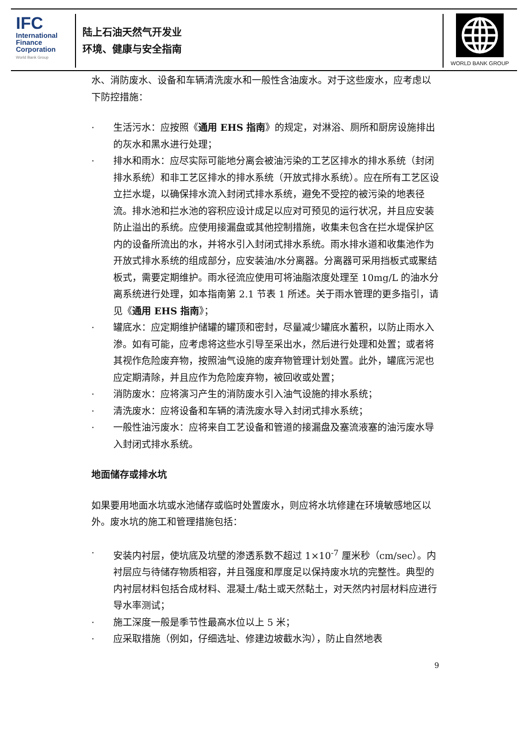IFC
International
Finance
Corporation
World Bank Group
陆上石油天然气开发业
环境、健康与安全指南
WORLD BANK GROUP
水、消防废水、设备和车辆清洗废水和一般性含油废水。对于这些废水，应考虑以下防控措施：
· 生活污水：应按照《通用 EHS 指南》的规定，对淋浴、厕所和厨房设施排出的灰水和黑水进行处理；
· 排水和雨水：应尽实际可能地分离会被油污染的工艺区排水的排水系统（封闭排水系统）和非工艺区排水的排水系统（开放式排水系统）。应在所有工艺区设立拦水堤，以确保排水流入封闭式排水系统，避免不受控的被污染的地表径流。排水池和拦水池的容积应设计成足以应对可预见的运行状况，并且应安装防止溢出的系统。应使用接漏盘或其他控制措施，收集未包含在拦水堤保护区内的设备所流出的水，并将水引入封闭式排水系统。雨水排水道和收集池作为开放式排水系统的组成部分，应安装油/水分离器。分离器可采用挡板式或聚结板式，需要定期维护。雨水径流应使用可将油脂浓度处理至 10mg/L 的油水分离系统进行处理，如本指南第 2.1 节表 1 所述。关于雨水管理的更多指引，请见《通用 EHS 指南》；
· 罐底水：应定期维护储罐的罐顶和密封，尽量减少罐底水蓄积，以防止雨水入渗。如有可能，应考虑将这些水引导至采出水，然后进行处理和处置；或者将其视作危险废弃物，按照油气设施的废弃物管理计划处置。此外，罐底污泥也应定期清除，并且应作为危险废弃物，被回收或处置；
· 消防废水：应将演习产生的消防废水引入油气设施的排水系统；
· 清洗废水：应将设备和车辆的清洗废水导入封闭式排水系统；
· 一般性油污废水：应将来自工艺设备和管道的接漏盘及塞流液塞的油污废水导入封闭式排水系统。
地面储存或排水坑
如果要用地面水坑或水池储存或临时处置废水，则应将水坑修建在环境敏感地区以外。废水坑的施工和管理措施包括：
· 安装内衬层，使坑底及坑壁的渗透系数不超过 1×10<sup>-7</sup> 厘米秒（cm/sec）。内衬层应与待储存物质相容，并且强度和厚度足以保持废水坑的完整性。典型的内衬层材料包括合成材料、混凝土/黏土或天然黏土，对天然内衬层材料应进行导水率测试；
· 施工深度一般是季节性最高水位以上 5 米；
· 应采取措施（例如，仔细选址、修建边坡截水沟），防止自然地表
9